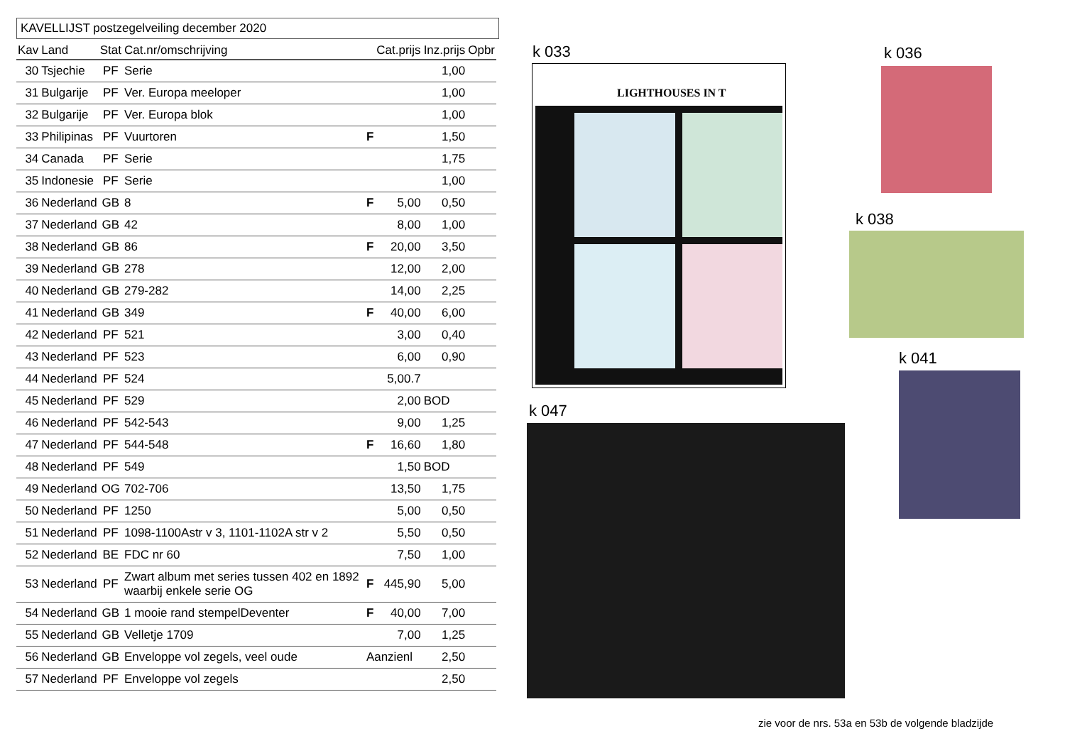KAVELLIJST postzegelveiling december 2020
| Kav | Land | Stat | Cat.nr/omschrijving | | Cat.prijs | Inz.prijs | Opbr |
| --- | --- | --- | --- | --- | --- | --- | --- |
| 30 | Tsjechie | PF | Serie | | | 1,00 | |
| 31 | Bulgarije | PF | Ver. Europa meeloper | | | 1,00 | |
| 32 | Bulgarije | PF | Ver. Europa blok | | | 1,00 | |
| 33 | Philipinas | PF | Vuurtoren | F | | 1,50 | |
| 34 | Canada | PF | Serie | | | 1,75 | |
| 35 | Indonesie | PF | Serie | | | 1,00 | |
| 36 | Nederland | GB | 8 | F | 5,00 | 0,50 | |
| 37 | Nederland | GB | 42 | | 8,00 | 1,00 | |
| 38 | Nederland | GB | 86 | F | 20,00 | 3,50 | |
| 39 | Nederland | GB | 278 | | 12,00 | 2,00 | |
| 40 | Nederland | GB | 279-282 | | 14,00 | 2,25 | |
| 41 | Nederland | GB | 349 | F | 40,00 | 6,00 | |
| 42 | Nederland | PF | 521 | | 3,00 | 0,40 | |
| 43 | Nederland | PF | 523 | | 6,00 | 0,90 | |
| 44 | Nederland | PF | 524 | | 5,00.7 | | |
| 45 | Nederland | PF | 529 | | 2,00 | BOD | |
| 46 | Nederland | PF | 542-543 | | 9,00 | 1,25 | |
| 47 | Nederland | PF | 544-548 | F | 16,60 | 1,80 | |
| 48 | Nederland | PF | 549 | | 1,50 | BOD | |
| 49 | Nederland | OG | 702-706 | | 13,50 | 1,75 | |
| 50 | Nederland | PF | 1250 | | 5,00 | 0,50 | |
| 51 | Nederland | PF | 1098-1100Astr v 3, 1101-1102A str v 2 | | 5,50 | 0,50 | |
| 52 | Nederland | BE | FDC nr 60 | | 7,50 | 1,00 | |
| 53 | Nederland | PF | Zwart album met series tussen 402 en 1892 waarbij enkele serie OG | F | 445,90 | 5,00 | |
| 54 | Nederland | GB | 1 mooie rand stempelDeventer | F | 40,00 | 7,00 | |
| 55 | Nederland | GB | Velletje 1709 | | 7,00 | 1,25 | |
| 56 | Nederland | GB | Enveloppe vol zegels, veel oude | Aanzienl | | 2,50 | |
| 57 | Nederland | PF | Enveloppe vol zegels | | | 2,50 | |
k 033
LIGHTHOUSES IN T
k 036
k 038
k 041
k 047
zie voor de nrs. 53a en 53b de volgende bladzijde